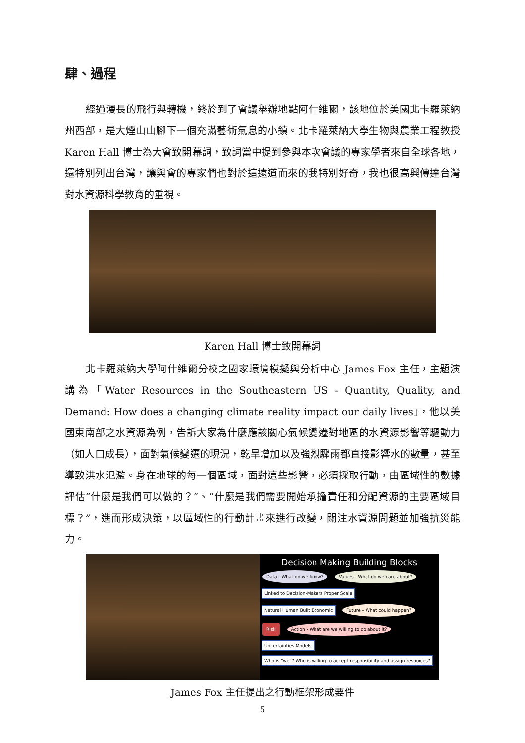肆、過程
經過漫長的飛行與轉機，終於到了會議舉辦地點阿什維爾，該地位於美國北卡羅萊納州西部，是大煙山山腳下一個充滿藝術氣息的小鎮。北卡羅萊納大學生物與農業工程教授 Karen Hall 博士為大會致開幕詞，致詞當中提到參與本次會議的專家學者來自全球各地，還特別列出台灣，讓與會的專家們也對於這遠道而來的我特別好奇，我也很高興傳達台灣對水資源科學教育的重視。
Karen Hall 博士致開幕詞
北卡羅萊納大學阿什維爾分校之國家環境模擬與分析中心 James Fox 主任，主題演講為「Water Resources in the Southeastern US - Quantity, Quality, and Demand: How does a changing climate reality impact our daily lives」，他以美國東南部之水資源為例，告訴大家為什麼應該關心氣候變遷對地區的水資源影響等驅動力（如人口成長），面對氣候變遷的現況，乾旱增加以及強烈驟雨都直接影響水的數量，甚至導致洪水氾濫。身在地球的每一個區域，面對這些影響，必須採取行動，由區域性的數據評估“什麼是我們可以做的？”、“什麼是我們需要開始承擔責任和分配資源的主要區域目標？”，進而形成決策，以區域性的行動計畫來進行改變，關注水資源問題並加強抗災能力。
Decision Making Building Blocks
Data - What do we know? Values - What do we care about? Linked to Decision-Makers Proper Scale
Natural Human Built Economic Future – What could happen? Risk Action - What are we willing to do about it?
Uncertainties Models Who is “we”? Who is willing to accept responsibility and assign resources?
James Fox 主任提出之行動框架形成要件
5